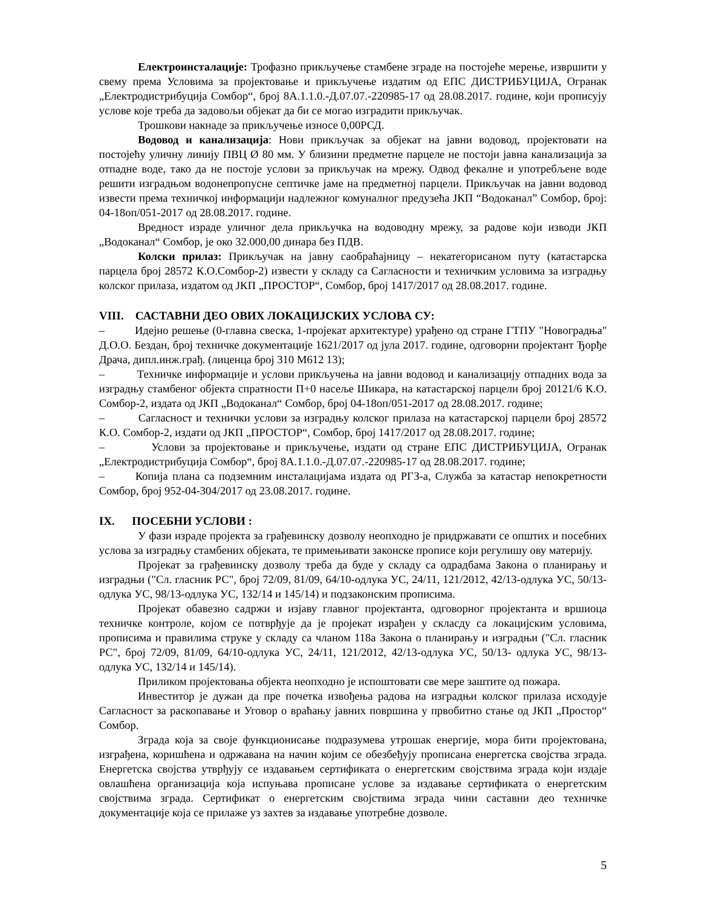Електроинсталације: Трофазно прикључење стамбене зграде на постојеће мерење, извршити у свему према Условима за пројектовање и прикључење издатим од ЕПС ДИСТРИБУЦИЈА, Огранак „Електродистрибуција Сомбор“, број 8А.1.1.0.-Д.07.07.-220985-17 од 28.08.2017. године, који прописују услове које треба да задовољи објекат да би се могао изградити прикључак.
Трошкови накнаде за прикључење износе 0,00РСД.
Водовод и канализација: Нови прикључак за објекат на јавни водовод, пројектовати на постојећу уличну линију ПВЦ Ø 80 мм. У близини предметне парцеле не постоји јавна канализација за отпадне воде, тако да не постоје услови за прикључак на мрежу. Одвод фекалне и употребљене воде решити изградњом водонепропусне септичке јаме на предметној парцели. Прикључак на јавни водовод извести према техничкој информацији надлежног комуналног предузећа ЈКП “Водоканал” Сомбор, број: 04-18оп/051-2017 од 28.08.2017. године.
Вредност израде уличног дела прикључка на водоводну мрежу, за радове који изводи ЈКП „Водоканал“ Сомбор, је око 32.000,00 динара без ПДВ.
Колски прилаз: Прикључак на јавну саобраћајницу – некатегорисаном путу (катастарска парцела број 28572 К.О.Сомбор-2) извести у складу са Сагласности и техничким условима за изградњу колског прилаза, издатом од ЈКП „ПРОСТОР“, Сомбор, број 1417/2017 од 28.08.2017. године.
VIII. САСТАВНИ ДЕО ОВИХ ЛОКАЦИЈСКИХ УСЛОВА СУ:
– Идејно решење (0-главна свеска, 1-пројекат архитектуре) урађено од стране ГТПУ "Новоградња" Д.О.О. Бездан, број техничке документације 1621/2017 од јула 2017. године, одговорни пројектант Ђорђе Драча, дипл.инж.грађ. (лиценца број 310 М612 13);
– Техничке информације и услови прикључења на јавни водовод и канализацију отпадних вода за изградњу стамбеног објекта спратности П+0 насеље Шикара, на катастарској парцели број 20121/6 К.О. Сомбор-2, издата од ЈКП „Водоканал“ Сомбор, број 04-18оп/051-2017 од 28.08.2017. године;
– Сагласност и технички услови за изградњу колског прилаза на катастарској парцели број 28572 К.О. Сомбор-2, издати од ЈКП „ПРОСТОР“, Сомбор, број 1417/2017 од 28.08.2017. године;
– Услови за пројектовање и прикључење, издати од стране ЕПС ДИСТРИБУЦИЈА, Огранак „Електродистрибуција Сомбор“, број 8А.1.1.0.-Д.07.07.-220985-17 од 28.08.2017. године;
– Копија плана са подземним инсталацијама издата од РГЗ-а, Служба за катастар непокретности Сомбор, број 952-04-304/2017 од 23.08.2017. године.
IX. ПОСЕБНИ УСЛОВИ :
У фази израде пројекта за грађевинску дозволу неопходно је придржавати се општих и посебних услова за изградњу стамбених објеката, те примењивати законске прописе који регулишу ову материју.
Пројекат за грађевинску дозволу треба да буде у складу са одрадбама Закона о планирању и изградњи ("Сл. гласник РС", број 72/09, 81/09, 64/10-одлука УС, 24/11, 121/2012, 42/13-одлука УС, 50/13- одлука УС, 98/13-одлука УС, 132/14 и 145/14) и подзаконским прописима.
Пројекат обавезно садржи и изјаву главног пројектанта, одговорног пројектанта и вршиоца техничке контроле, којом се потврђује да је пројекат израђен у скласду са локацијским условима, прописима и правилима струке у складу са чланом 118а Закона о планирању и изградњи ("Сл. гласник РС", број 72/09, 81/09, 64/10-одлука УС, 24/11, 121/2012, 42/13-одлука УС, 50/13- одлука УС, 98/13-одлука УС, 132/14 и 145/14).
Приликом пројектовања објекта неопходно је испоштовати све мере заштите од пожара.
Инвеститор је дужан да пре почетка извођења радова на изградњи колског прилаза исходује Сагласност за раскопавање и Уговор о враћању јавних површина у првобитно стање од ЈКП „Простор“ Сомбор.
Зграда која за своје функционисање подразумева утрошак енергије, мора бити пројектована, изграђена, коришћена и одржавана на начин којим се обезбеђују прописана енергетска својства зграда. Енергетска својства утврђују се издавањем сертификата о енергетским својствима зграда који издаје овлашћена организација која испуњава прописане услове за издавање сертификата о енергетским својствима зграда. Сертификат о енергетским својствима зграда чини саставни део техничке документације која се прилаже уз захтев за издавање употребне дозволе.
5